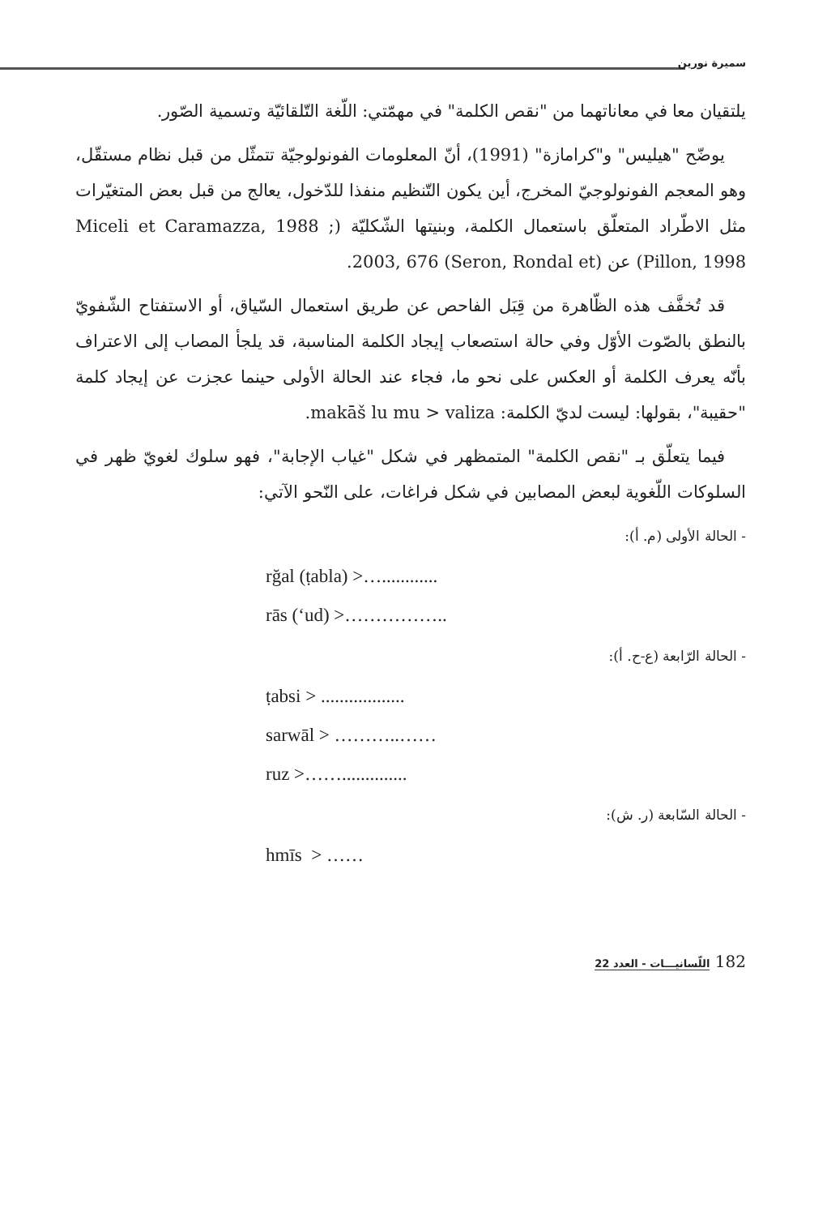سميرة نورين
يلتقيان معا في معاناتهما من "نقص الكلمة" في مهمّتي: اللّغة التّلقائيّة وتسمية الصّور.
يوضّح "هيليس" و"كرامازة" (1991)، أنّ المعلومات الفونولوجيّة تتمثّل من قبل نظام مستقّل، وهو المعجم الفونولوجيّ المخرج، أين يكون التّنظيم منفذا للدّخول، يعالج من قبل بعض المتغيّرات مثل الاطّراد المتعلّق باستعمال الكلمة، وبنيتها الشّكليّة (Miceli et Caramazza, 1988 ; Pillon, 1998) عن (Seron, Rondal et) 2003, 676.
قد تُخفَّف هذه الظّاهرة من قِبَل الفاحص عن طريق استعمال السّياق، أو الاستفتاح الشّفويّ بالنطق بالصّوت الأوّل وفي حالة استصعاب إيجاد الكلمة المناسبة، قد يلجأ المصاب إلى الاعتراف بأنّه يعرف الكلمة أو العكس على نحو ما، فجاء عند الحالة الأولى حينما عجزت عن إيجاد كلمة "حقيبة"، بقولها: ليست لديّ الكلمة: makāš lu mu > valiza.
فيما يتعلّق بـ "نقص الكلمة" المتمظهر في شكل "غياب الإجابة"، فهو سلوك لغويّ ظهر في السلوكات اللّغوية لبعض المصابين في شكل فراغات، على النّحو الآتي:
- الحالة الأولى (م. أ):
rğal (ṭabla) >…............
rās (‘ud) >……………..
- الحالة الرّابعة (ع-ح. أ):
ṭabsi > ..................
sarwāl > ………..……
ruz >……..............
- الحالة السّابعة (ر. ش):
hmīs > ……
182 اللّسانيـــات - العدد 22